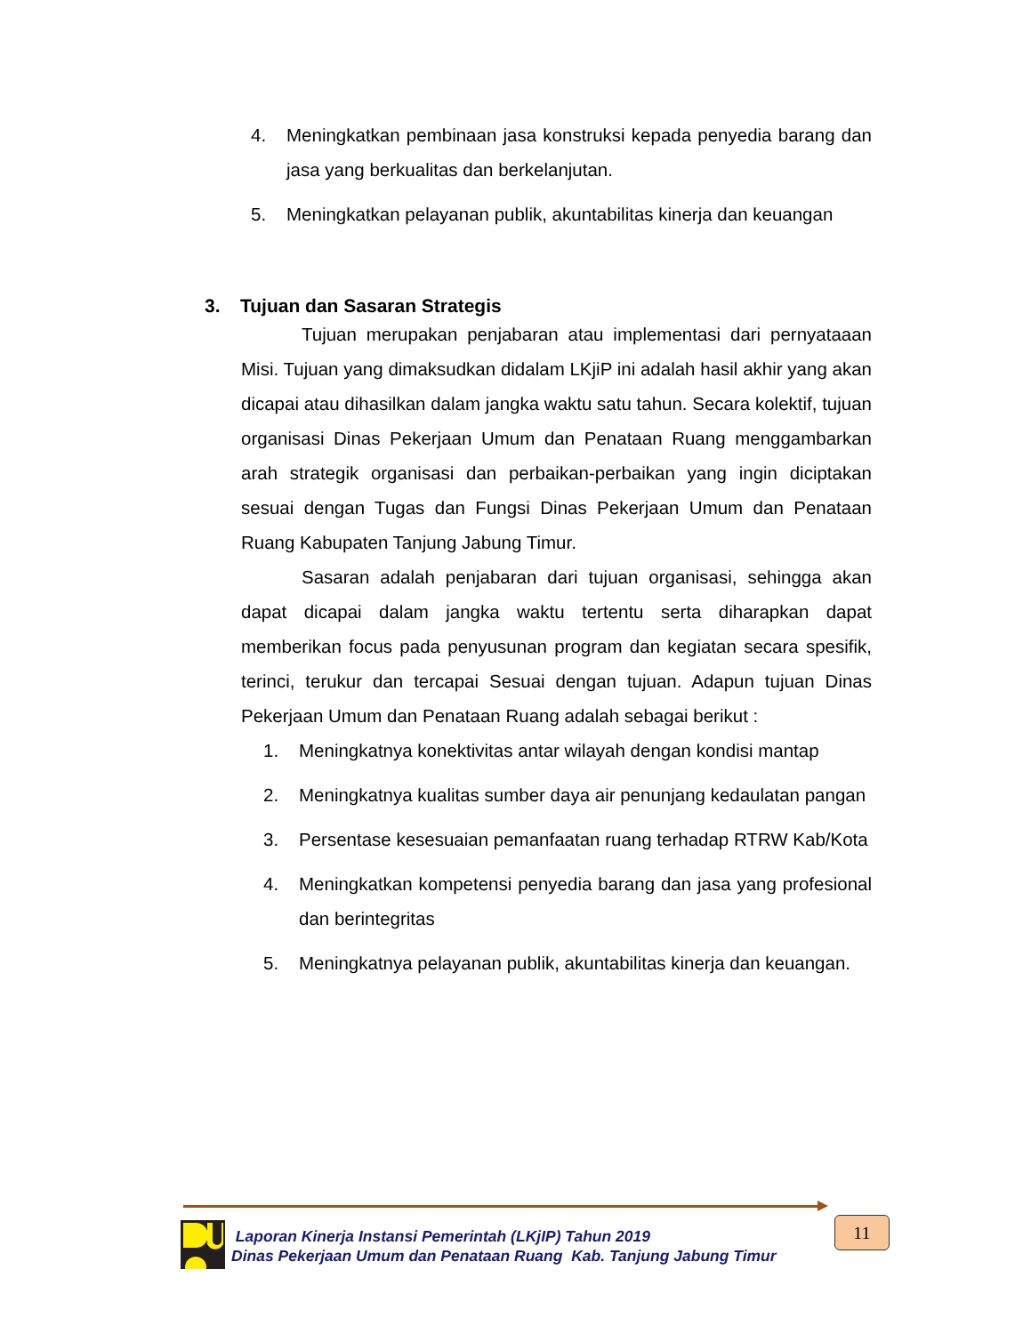4. Meningkatkan pembinaan jasa konstruksi kepada penyedia barang dan jasa yang berkualitas dan berkelanjutan.
5. Meningkatkan pelayanan publik, akuntabilitas kinerja dan keuangan
3. Tujuan dan Sasaran Strategis
Tujuan merupakan penjabaran atau implementasi dari pernyataaan Misi. Tujuan yang dimaksudkan didalam LKjiP ini adalah hasil akhir yang akan dicapai atau dihasilkan dalam jangka waktu satu tahun. Secara kolektif, tujuan organisasi Dinas Pekerjaan Umum dan Penataan Ruang menggambarkan arah strategik organisasi dan perbaikan-perbaikan yang ingin diciptakan sesuai dengan Tugas dan Fungsi Dinas Pekerjaan Umum dan Penataan Ruang Kabupaten Tanjung Jabung Timur.
Sasaran adalah penjabaran dari tujuan organisasi, sehingga akan dapat dicapai dalam jangka waktu tertentu serta diharapkan dapat memberikan focus pada penyusunan program dan kegiatan secara spesifik, terinci, terukur dan tercapai Sesuai dengan tujuan. Adapun tujuan Dinas Pekerjaan Umum dan Penataan Ruang adalah sebagai berikut :
1. Meningkatnya konektivitas antar wilayah dengan kondisi mantap
2. Meningkatnya kualitas sumber daya air penunjang kedaulatan pangan
3. Persentase kesesuaian pemanfaatan ruang terhadap RTRW Kab/Kota
4. Meningkatkan kompetensi penyedia barang dan jasa yang profesional dan berintegritas
5. Meningkatnya pelayanan publik, akuntabilitas kinerja dan keuangan.
Laporan Kinerja Instansi Pemerintah (LKjIP) Tahun 2019
Dinas Pekerjaan Umum dan Penataan Ruang Kab. Tanjung Jabung Timur
11